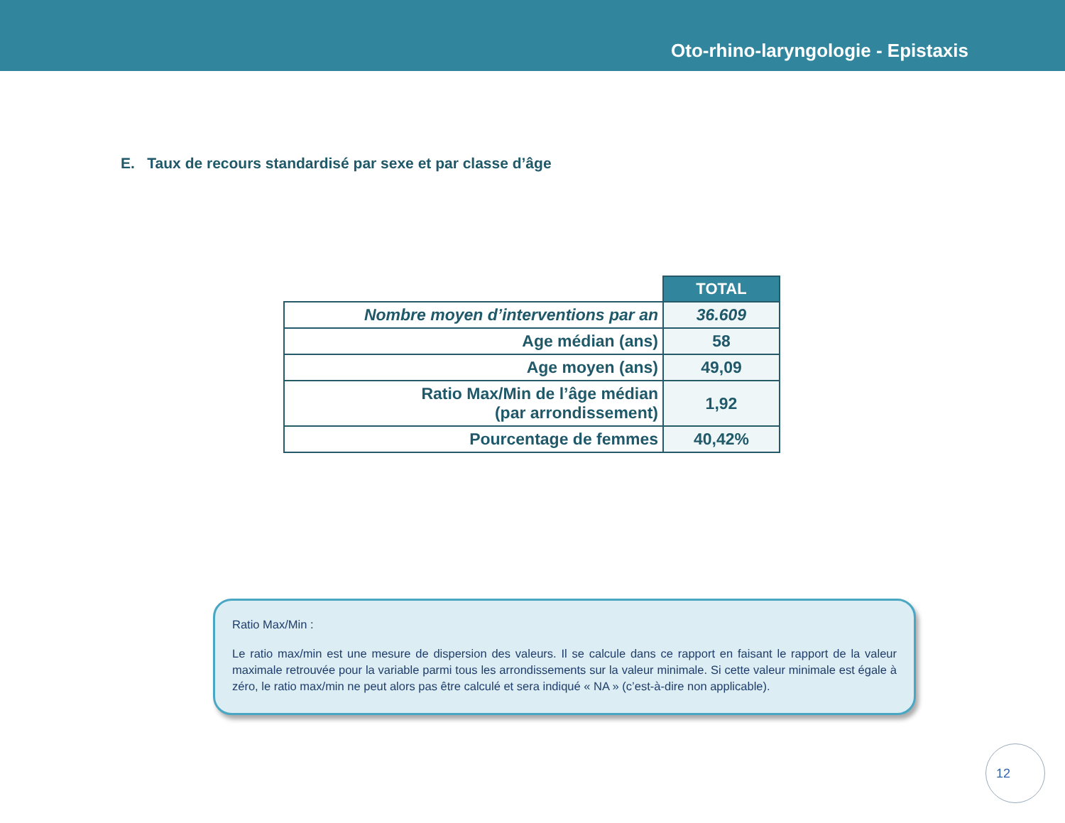Oto-rhino-laryngologie - Epistaxis
E. Taux de recours standardisé par sexe et par classe d’âge
| | TOTAL |
| Nombre moyen d’interventions par an | 36.609 |
| Age médian (ans) | 58 |
| Age moyen (ans) | 49,09 |
| Ratio Max/Min de l’âge médian (par arrondissement) | 1,92 |
| Pourcentage de femmes | 40,42% |
Ratio Max/Min :
Le ratio max/min est une mesure de dispersion des valeurs. Il se calcule dans ce rapport en faisant le rapport de la valeur maximale retrouvée pour la variable parmi tous les arrondissements sur la valeur minimale. Si cette valeur minimale est égale à zéro, le ratio max/min ne peut alors pas être calculé et sera indiqué « NA » (c’est-à-dire non applicable).
12